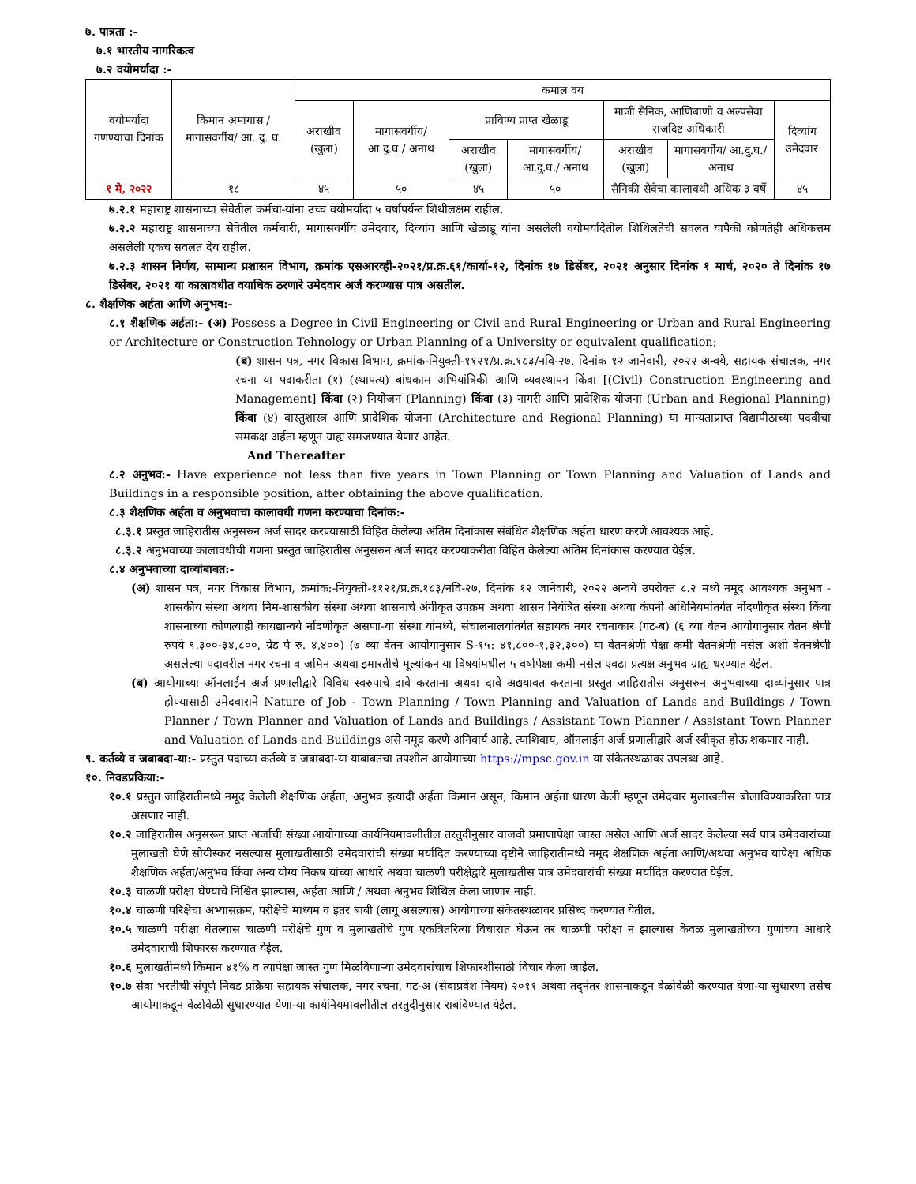७. पात्रता :-
७.१ भारतीय नागरिकत्व
७.२ वयोमर्यादा :-
| वयोमर्यादा गणण्याचा दिनांक | किमान अमागास / मागासवर्गीय/ आ. दु. घ. | कमाल वय | | | | | | |
| | | अराखीव (खुला) | मागासवर्गीय/ आ.दु.घ./ अनाथ | प्राविण्य प्राप्त खेळाडू | | माजी सैनिक, आणिबाणी व अल्पसेवा राजदिष्ट अधिकारी | | दिव्यांग उमेदवार |
| | | | | अराखीव (खुला) | मागासवर्गीय/ आ.दु.घ./ अनाथ | अराखीव (खुला) | मागासवर्गीय/ आ.दु.घ./ अनाथ | |
| १ मे, २०२२ | १८ | ४५ | ५० | ४५ | ५० | सैनिकी सेवेचा कालावधी अधिक ३ वर्षे | | ४५ |
७.२.१ महाराष्ट्र शासनाच्या सेवेतील कर्मचा-यांना उच्च वयोमर्यादा ५ वर्षापर्यन्त शिथीलक्षम राहील.
७.२.२ महाराष्ट्र शासनाच्या सेवेतील कर्मचारी, मागासवर्गीय उमेदवार, दिव्यांग आणि खेळाडू यांना असलेली वयोमर्यादेतील शिथिलतेची सवलत यापैकी कोणतेही अधिकत्तम असलेली एकच सवलत देय राहील.
७.२.३ शासन निर्णय, सामान्य प्रशासन विभाग, क्रमांक एसआरव्ही-२०२१/प्र.क्र.६१/कार्या-१२, दिनांक १७ डिसेंबर, २०२१ अनुसार दिनांक १ मार्च, २०२० ते दिनांक १७ डिसेंबर, २०२१ या कालावधीत वयाधिक ठरणारे उमेदवार अर्ज करण्यास पात्र असतील.
८. शैक्षणिक अर्हता आणि अनुभव:-
८.१ शैक्षणिक अर्हता:- (अ) Possess a Degree in Civil Engineering or Civil and Rural Engineering or Urban and Rural Engineering or Architecture or Construction Tehnology or Urban Planning of a University or equivalent qualification;
(ब) शासन पत्र, नगर विकास विभाग, क्रमांक-नियुक्ती-११२१/प्र.क्र.१८३/नवि-२७, दिनांक १२ जानेवारी, २०२२ अन्वये, सहायक संचालक, नगर रचना या पदाकरीता (१) (स्थापत्य) बांधकाम अभियांत्रिकी आणि व्यवस्थापन किंवा [(Civil) Construction Engineering and Management] किंवा (२) नियोजन (Planning) किंवा (३) नागरी आणि प्रादेशिक योजना (Urban and Regional Planning) किंवा (४) वास्तुशास्त्र आणि प्रादेशिक योजना (Architecture and Regional Planning) या मान्यताप्राप्त विद्यापीठाच्या पदवीचा समकक्ष अर्हता म्हणून ग्राह्य समजण्यात येणार आहेत.
And Thereafter
८.२ अनुभव:- Have experience not less than five years in Town Planning or Town Planning and Valuation of Lands and Buildings in a responsible position, after obtaining the above qualification.
८.३ शैक्षणिक अर्हता व अनुभवाचा कालावधी गणना करण्याचा दिनांक:-
८.३.१ प्रस्तुत जाहिरातीस अनुसरुन अर्ज सादर करण्यासाठी विहित केलेल्या अंतिम दिनांकास संबंधित शैक्षणिक अर्हता धारण करणे आवश्यक आहे.
८.३.२ अनुभवाच्या कालावधीची गणना प्रस्तुत जाहिरातीस अनुसरुन अर्ज सादर करण्याकरीता विहित केलेल्या अंतिम दिनांकास करण्यात येईल.
८.४ अनुभवाच्या दाव्यांबाबत:-
(अ) शासन पत्र, नगर विकास विभाग, क्रमांक:-नियुक्ती-११२१/प्र.क्र.१८३/नवि-२७, दिनांक १२ जानेवारी, २०२२ अन्वये उपरोक्त ८.२ मध्ये नमूद आवश्यक अनुभव - शासकीय संस्था अथवा निम-शासकीय संस्था अथवा शासनाचे अंगीकृत उपक्रम अथवा शासन नियंत्रित संस्था अथवा कंपनी अधिनियमांतर्गत नोंदणीकृत संस्था किंवा शासनाच्या कोणत्याही कायद्यान्वये नोंदणीकृत असणा-या संस्था यांमध्ये, संचालनालयांतर्गत सहायक नगर रचनाकार (गट-ब) (६ व्या वेतन आयोगानुसार वेतन श्रेणी रुपये ९,३००-३४,८००, ग्रेड पे रु. ४,४००) (७ व्या वेतन आयोगानुसार S-१५: ४१,८००-१,३२,३००) या वेतनश्रेणी पेक्षा कमी वेतनश्रेणी नसेल अशी वेतनश्रेणी असलेल्या पदावरील नगर रचना व जमिन अथवा इमारतीचे मूल्यांकन या विषयांमधील ५ वर्षापेक्षा कमी नसेल एवढा प्रत्यक्ष अनुभव ग्राह्य धरण्यात येईल.
(ब) आयोगाच्या ऑनलाईन अर्ज प्रणालीद्वारे विविध स्वरुपाचे दावे करताना अथवा दावे अद्ययावत करताना प्रस्तुत जाहिरातीस अनुसरुन अनुभवाच्या दाव्यांनुसार पात्र होण्यासाठी उमेदवाराने Nature of Job - Town Planning / Town Planning and Valuation of Lands and Buildings / Town Planner / Town Planner and Valuation of Lands and Buildings / Assistant Town Planner / Assistant Town Planner and Valuation of Lands and Buildings असे नमूद करणे अनिवार्य आहे. त्याशिवाय, ऑनलाईन अर्ज प्रणालीद्वारे अर्ज स्वीकृत होऊ शकणार नाही.
९. कर्तव्ये व जबाबदा-या:- प्रस्तुत पदाच्या कर्तव्ये व जबाबदा-या याबाबतचा तपशील आयोगाच्या https://mpsc.gov.in या संकेतस्थळावर उपलब्ध आहे.
१०. निवडप्रकिया:-
१०.१ प्रस्तुत जाहिरातीमध्ये नमूद केलेली शैक्षणिक अर्हता, अनुभव इत्यादी अर्हता किमान असून, किमान अर्हता धारण केली म्हणून उमेदवार मुलाखतीस बोलाविण्याकरिता पात्र असणार नाही.
१०.२ जाहिरातीस अनुसरून प्राप्त अर्जाची संख्या आयोगाच्या कार्यनियमावलीतील तरतुदीनुसार वाजवी प्रमाणापेक्षा जास्त असेल आणि अर्ज सादर केलेल्या सर्व पात्र उमेदवारांच्या मुलाखती घेणे सोयीस्कर नसल्यास मुलाखतीसाठी उमेदवारांची संख्या मर्यादित करण्याच्या दृष्टीने जाहिरातीमध्ये नमूद शैक्षणिक अर्हता आणि/अथवा अनुभव यापेक्षा अधिक शैक्षणिक अर्हता/अनुभव किंवा अन्य योग्य निकष यांच्या आधारे अथवा चाळणी परीक्षेद्वारे मुलाखतीस पात्र उमेदवारांची संख्या मर्यादित करण्यात येईल.
१०.३ चाळणी परीक्षा घेण्याचे निश्चित झाल्यास, अर्हता आणि / अथवा अनुभव शिथिल केला जाणार नाही.
१०.४ चाळणी परिक्षेचा अभ्यासक्रम, परीक्षेचे माध्यम व इतर बाबी (लागू असल्यास) आयोगाच्या संकेतस्थळावर प्रसिध्द करण्यात येतील.
१०.५ चाळणी परीक्षा घेतल्यास चाळणी परीक्षेचे गुण व मुलाखतीचे गुण एकत्रितरित्या विचारात घेऊन तर चाळणी परीक्षा न झाल्यास केवळ मुलाखतीच्या गुणांच्या आधारे उमेदवाराची शिफारस करण्यात येईल.
१०.६ मुलाखतीमध्ये किमान ४१% व त्यापेक्षा जास्त गुण मिळविणाऱ्या उमेदवारांचाच शिफारशीसाठी विचार केला जाईल.
१०.७ सेवा भरतीची संपूर्ण निवड प्रक्रिया सहायक संचालक, नगर रचना, गट-अ (सेवाप्रवेश नियम) २०११ अथवा तद्नंतर शासनाकडून वेळोवेळी करण्यात येणा-या सुधारणा तसेच आयोगाकडून वेळोवेळी सुधारण्यात येणा-या कार्यनियमावलीतील तरतुदीनुसार राबविण्यात येईल.